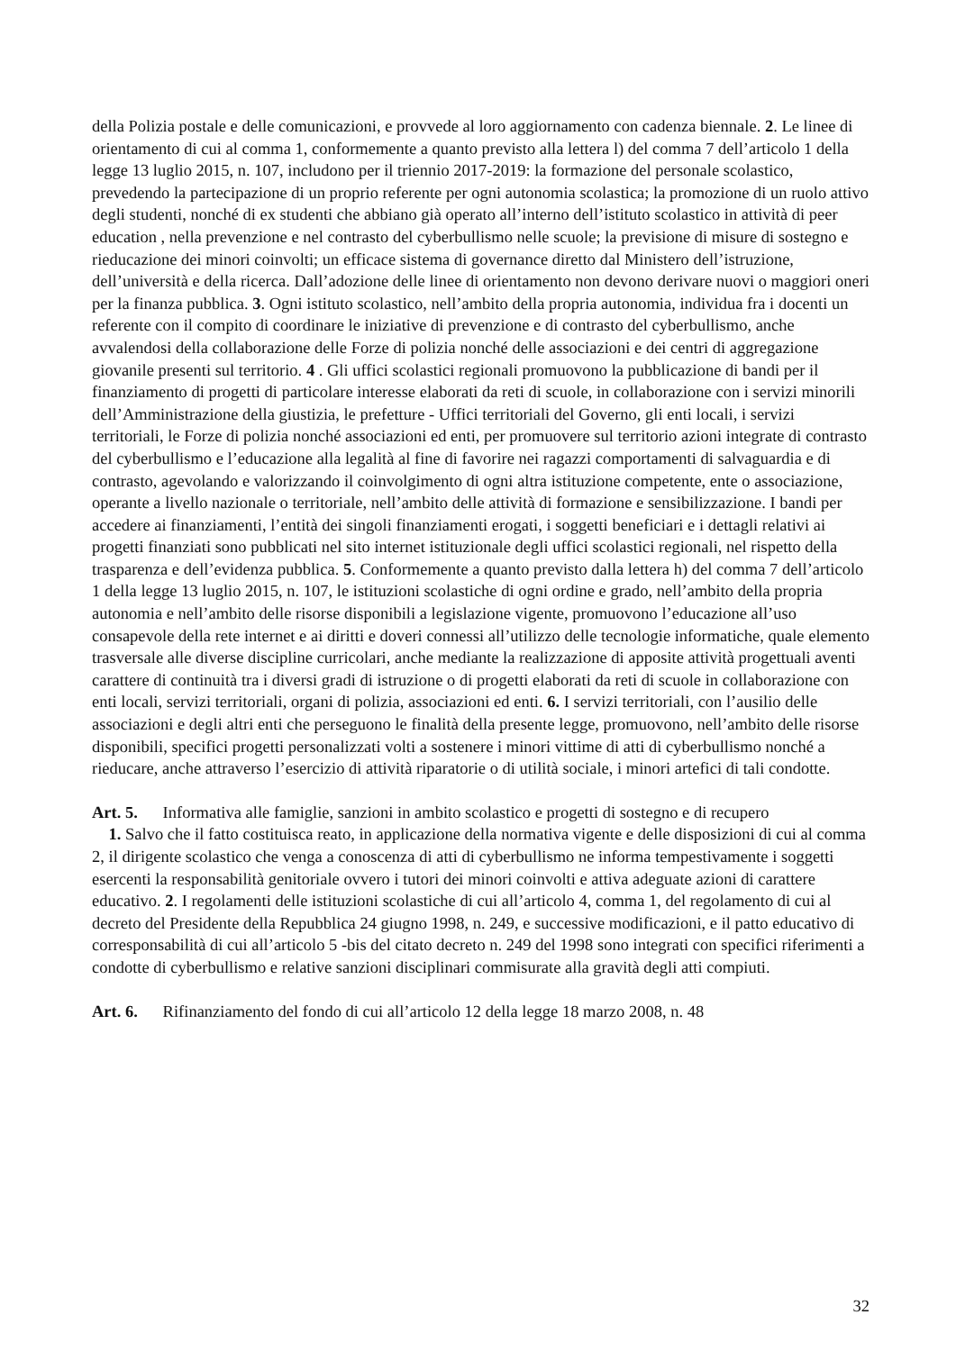della Polizia postale e delle comunicazioni, e provvede al loro aggiornamento con cadenza biennale. 2. Le linee di orientamento di cui al comma 1, conformemente a quanto previsto alla lettera l) del comma 7 dell’articolo 1 della legge 13 luglio 2015, n. 107, includono per il triennio 2017-2019: la formazione del personale scolastico, prevedendo la partecipazione di un proprio referente per ogni autonomia scolastica; la promozione di un ruolo attivo degli studenti, nonché di ex studenti che abbiano già operato all’interno dell’istituto scolastico in attività di peer education , nella prevenzione e nel contrasto del cyberbullismo nelle scuole; la previsione di misure di sostegno e rieducazione dei minori coinvolti; un efficace sistema di governance diretto dal Ministero dell’istruzione, dell’università e della ricerca. Dall’adozione delle linee di orientamento non devono derivare nuovi o maggiori oneri per la finanza pubblica. 3. Ogni istituto scolastico, nell’ambito della propria autonomia, individua fra i docenti un referente con il compito di coordinare le iniziative di prevenzione e di contrasto del cyberbullismo, anche avvalendosi della collaborazione delle Forze di polizia nonché delle associazioni e dei centri di aggregazione giovanile presenti sul territorio. 4 . Gli uffici scolastici regionali promuovono la pubblicazione di bandi per il finanziamento di progetti di particolare interesse elaborati da reti di scuole, in collaborazione con i servizi minorili dell’Amministrazione della giustizia, le prefetture - Uffici territoriali del Governo, gli enti locali, i servizi territoriali, le Forze di polizia nonché associazioni ed enti, per promuovere sul territorio azioni integrate di contrasto del cyberbullismo e l’educazione alla legalità al fine di favorire nei ragazzi comportamenti di salvaguardia e di contrasto, agevolando e valorizzando il coinvolgimento di ogni altra istituzione competente, ente o associazione, operante a livello nazionale o territoriale, nell’ambito delle attività di formazione e sensibilizzazione. I bandi per accedere ai finanziamenti, l’entità dei singoli finanziamenti erogati, i soggetti beneficiari e i dettagli relativi ai progetti finanziati sono pubblicati nel sito internet istituzionale degli uffici scolastici regionali, nel rispetto della trasparenza e dell’evidenza pubblica. 5. Conformemente a quanto previsto dalla lettera h) del comma 7 dell’articolo 1 della legge 13 luglio 2015, n. 107, le istituzioni scolastiche di ogni ordine e grado, nell’ambito della propria autonomia e nell’ambito delle risorse disponibili a legislazione vigente, promuovono l’educazione all’uso consapevole della rete internet e ai diritti e doveri connessi all’utilizzo delle tecnologie informatiche, quale elemento trasversale alle diverse discipline curricolari, anche mediante la realizzazione di apposite attività progettuali aventi carattere di continuità tra i diversi gradi di istruzione o di progetti elaborati da reti di scuole in collaborazione con enti locali, servizi territoriali, organi di polizia, associazioni ed enti. 6. I servizi territoriali, con l’ausilio delle associazioni e degli altri enti che perseguono le finalità della presente legge, promuovono, nell’ambito delle risorse disponibili, specifici progetti personalizzati volti a sostenere i minori vittime di atti di cyberbullismo nonché a rieducare, anche attraverso l’esercizio di attività riparatorie o di utilità sociale, i minori artefici di tali condotte.
Art. 5. Informativa alle famiglie, sanzioni in ambito scolastico e progetti di sostegno e di recupero
1. Salvo che il fatto costituisca reato, in applicazione della normativa vigente e delle disposizioni di cui al comma 2, il dirigente scolastico che venga a conoscenza di atti di cyberbullismo ne informa tempestivamente i soggetti esercenti la responsabilità genitoriale ovvero i tutori dei minori coinvolti e attiva adeguate azioni di carattere educativo. 2. I regolamenti delle istituzioni scolastiche di cui all’articolo 4, comma 1, del regolamento di cui al decreto del Presidente della Repubblica 24 giugno 1998, n. 249, e successive modificazioni, e il patto educativo di corresponsabilità di cui all’articolo 5 -bis del citato decreto n. 249 del 1998 sono integrati con specifici riferimenti a condotte di cyberbullismo e relative sanzioni disciplinari commisurate alla gravità degli atti compiuti.
Art. 6. Rifinanziamento del fondo di cui all’articolo 12 della legge 18 marzo 2008, n. 48
32